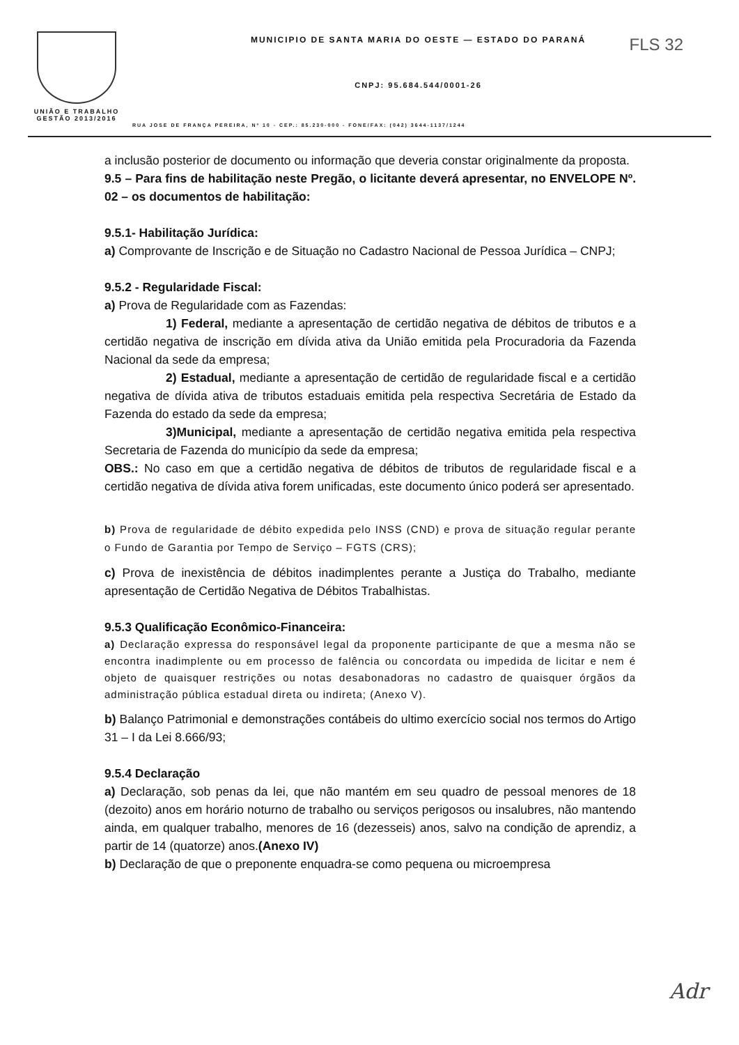FLS 32
UNIÃO E TRABALHO
GESTÃO 2013/2016
MUNICIPIO DE SANTA MARIA DO OESTE — ESTADO DO PARANÁ
CNPJ: 95.684.544/0001-26
RUA JOSE DE FRANÇA PEREIRA, Nº 10 - CEP.: 85.230-000 - FONE/FAX: (042) 3644-1137/1244
a inclusão posterior de documento ou informação que deveria constar originalmente da proposta.
9.5 – Para fins de habilitação neste Pregão, o licitante deverá apresentar, no ENVELOPE Nº. 02 – os documentos de habilitação:
9.5.1- Habilitação Jurídica:
a) Comprovante de Inscrição e de Situação no Cadastro Nacional de Pessoa Jurídica – CNPJ;
9.5.2 - Regularidade Fiscal:
a) Prova de Regularidade com as Fazendas:
1) Federal, mediante a apresentação de certidão negativa de débitos de tributos e a certidão negativa de inscrição em dívida ativa da União emitida pela Procuradoria da Fazenda Nacional da sede da empresa;
2) Estadual, mediante a apresentação de certidão de regularidade fiscal e a certidão negativa de dívida ativa de tributos estaduais emitida pela respectiva Secretária de Estado da Fazenda do estado da sede da empresa;
3)Municipal, mediante a apresentação de certidão negativa emitida pela respectiva Secretaria de Fazenda do município da sede da empresa;
OBS.: No caso em que a certidão negativa de débitos de tributos de regularidade fiscal e a certidão negativa de dívida ativa forem unificadas, este documento único poderá ser apresentado.
b) Prova de regularidade de débito expedida pelo INSS (CND) e prova de situação regular perante o Fundo de Garantia por Tempo de Serviço – FGTS (CRS);
c) Prova de inexistência de débitos inadimplentes perante a Justiça do Trabalho, mediante apresentação de Certidão Negativa de Débitos Trabalhistas.
9.5.3 Qualificação Econômico-Financeira:
a) Declaração expressa do responsável legal da proponente participante de que a mesma não se encontra inadimplente ou em processo de falência ou concordata ou impedida de licitar e nem é objeto de quaisquer restrições ou notas desabonadoras no cadastro de quaisquer órgãos da administração pública estadual direta ou indireta; (Anexo V).
b) Balanço Patrimonial e demonstrações contábeis do ultimo exercício social nos termos do Artigo 31 – I da Lei 8.666/93;
9.5.4 Declaração
a) Declaração, sob penas da lei, que não mantém em seu quadro de pessoal menores de 18 (dezoito) anos em horário noturno de trabalho ou serviços perigosos ou insalubres, não mantendo ainda, em qualquer trabalho, menores de 16 (dezesseis) anos, salvo na condição de aprendiz, a partir de 14 (quatorze) anos.(Anexo IV)
b) Declaração de que o preponente enquadra-se como pequena ou microempresa
Adr